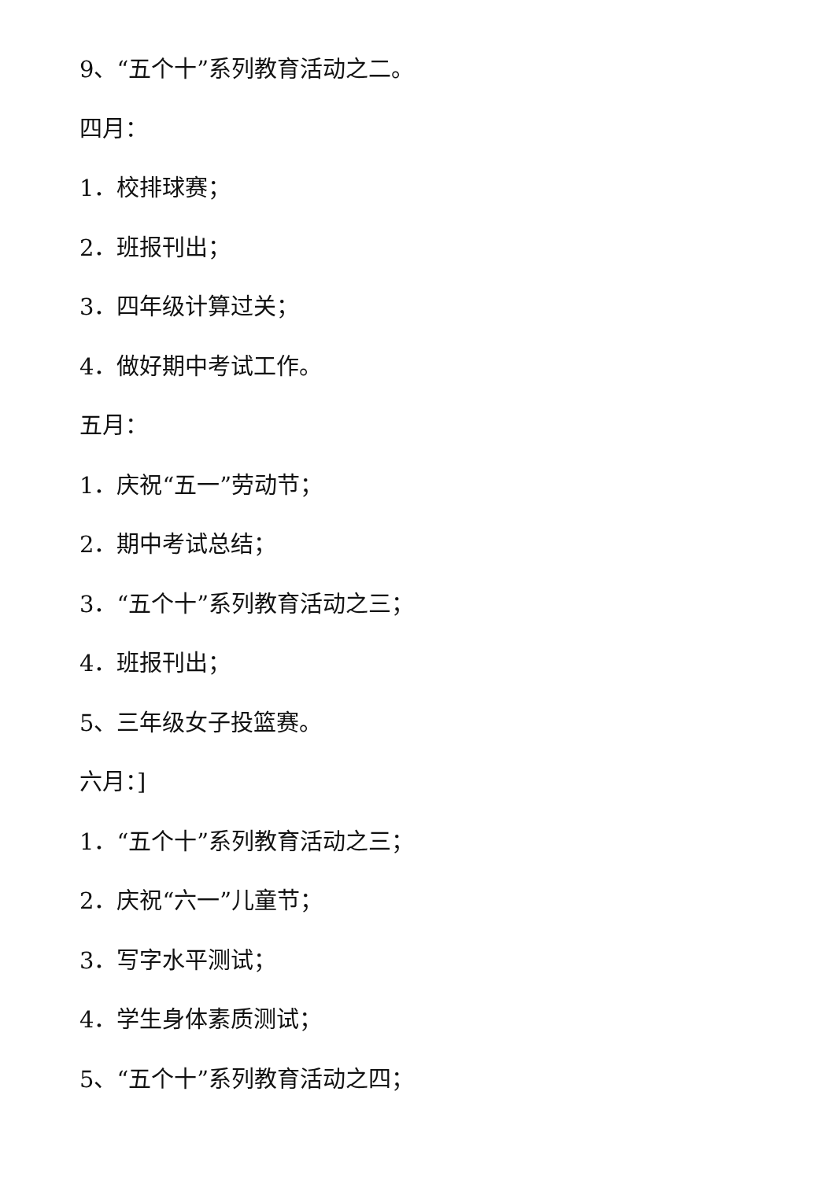9、“五个十”系列教育活动之二。
四月：
1．校排球赛；
2．班报刊出；
3．四年级计算过关；
4．做好期中考试工作。
五月：
1．庆祝“五一”劳动节；
2．期中考试总结；
3．“五个十”系列教育活动之三；
4．班报刊出；
5、三年级女子投篮赛。
六月：]
1．“五个十”系列教育活动之三；
2．庆祝“六一”儿童节；
3．写字水平测试；
4．学生身体素质测试；
5、“五个十”系列教育活动之四；